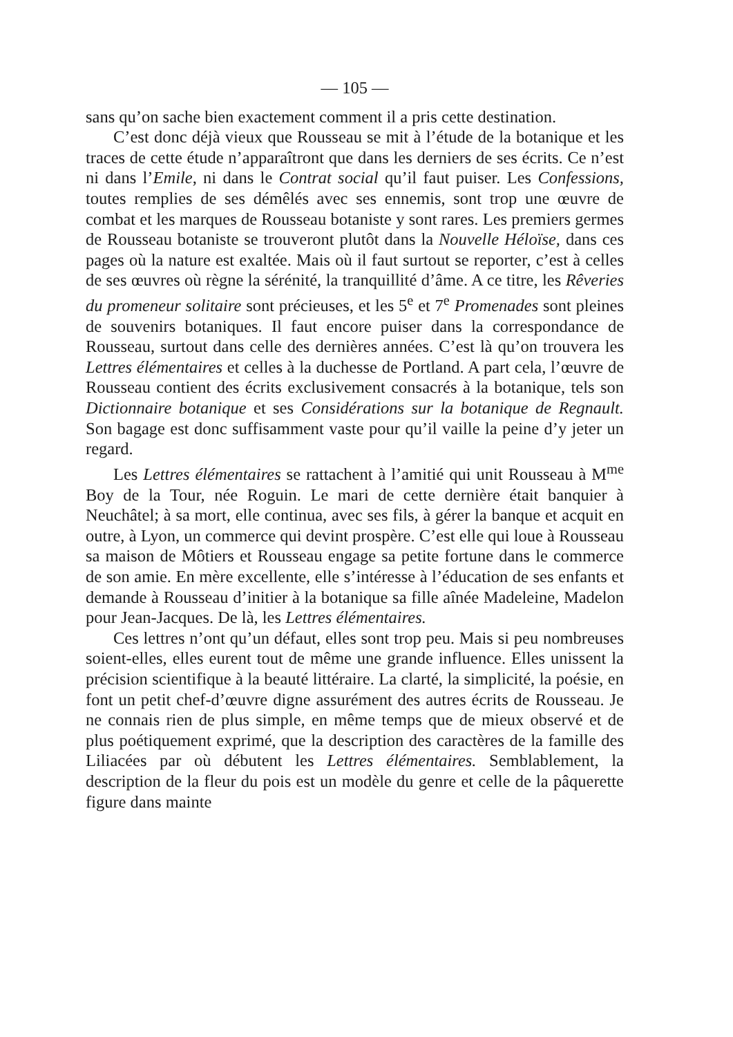— 105 —
sans qu’on sache bien exactement comment il a pris cette destination.
C’est donc déjà vieux que Rousseau se mit à l’étude de la botanique et les traces de cette étude n’apparaîtront que dans les derniers de ses écrits. Ce n’est ni dans l’Emile, ni dans le Contrat social qu’il faut puiser. Les Confessions, toutes remplies de ses démêlés avec ses ennemis, sont trop une œuvre de combat et les marques de Rousseau botaniste y sont rares. Les premiers germes de Rousseau botaniste se trouveront plutôt dans la Nouvelle Héloïse, dans ces pages où la nature est exaltée. Mais où il faut surtout se reporter, c’est à celles de ses œuvres où règne la sérénité, la tranquillité d’âme. A ce titre, les Rêveries du promeneur solitaire sont précieuses, et les 5<sup>e</sup> et 7<sup>e</sup> Promenades sont pleines de souvenirs botaniques. Il faut encore puiser dans la correspondance de Rousseau, surtout dans celle des dernières années. C’est là qu’on trouvera les Lettres élémentaires et celles à la duchesse de Portland. A part cela, l’œuvre de Rousseau contient des écrits exclusivement consacrés à la botanique, tels son Dictionnaire botanique et ses Considérations sur la botanique de Regnault. Son bagage est donc suffisamment vaste pour qu’il vaille la peine d’y jeter un regard.
Les Lettres élémentaires se rattachent à l’amitié qui unit Rousseau à M<sup>me</sup> Boy de la Tour, née Roguin. Le mari de cette dernière était banquier à Neuchâtel; à sa mort, elle continua, avec ses fils, à gérer la banque et acquit en outre, à Lyon, un commerce qui devint prospère. C’est elle qui loue à Rousseau sa maison de Môtiers et Rousseau engage sa petite fortune dans le commerce de son amie. En mère excellente, elle s’intéresse à l’éducation de ses enfants et demande à Rousseau d’initier à la botanique sa fille aînée Madeleine, Madelon pour Jean-Jacques. De là, les Lettres élémentaires.
Ces lettres n’ont qu’un défaut, elles sont trop peu. Mais si peu nombreuses soient-elles, elles eurent tout de même une grande influence. Elles unissent la précision scientifique à la beauté littéraire. La clarté, la simplicité, la poésie, en font un petit chef-d’œuvre digne assurément des autres écrits de Rousseau. Je ne connais rien de plus simple, en même temps que de mieux observé et de plus poétiquement exprimé, que la description des caractères de la famille des Liliacées par où débutent les Lettres élémentaires. Semblablement, la description de la fleur du pois est un modèle du genre et celle de la pâquerette figure dans mainte